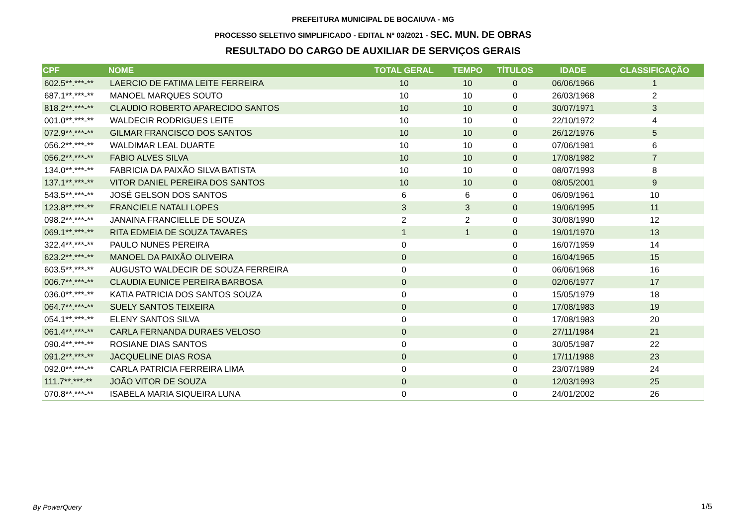PREFEITURA MUNICIPAL DE BOCAIUVA - MG
PROCESSO SELETIVO SIMPLIFICADO - EDITAL Nº 03/2021 - SEC. MUN. DE OBRAS
RESULTADO DO CARGO DE AUXILIAR DE SERVIÇOS GERAIS
| CPF | NOME | TOTAL GERAL | TEMPO | TÍTULOS | IDADE | CLASSIFICAÇÃO |
| --- | --- | --- | --- | --- | --- | --- |
| 602.5**.***-** | LAERCIO DE FATIMA LEITE FERREIRA | 10 | 10 | 0 | 06/06/1966 | 1 |
| 687.1**.***-** | MANOEL MARQUES SOUTO | 10 | 10 | 0 | 26/03/1968 | 2 |
| 818.2**.***-** | CLAUDIO ROBERTO APARECIDO SANTOS | 10 | 10 | 0 | 30/07/1971 | 3 |
| 001.0**.***-** | WALDECIR RODRIGUES LEITE | 10 | 10 | 0 | 22/10/1972 | 4 |
| 072.9**.***-** | GILMAR FRANCISCO DOS SANTOS | 10 | 10 | 0 | 26/12/1976 | 5 |
| 056.2**.***-** | WALDIMAR LEAL DUARTE | 10 | 10 | 0 | 07/06/1981 | 6 |
| 056.2**.***-** | FABIO ALVES SILVA | 10 | 10 | 0 | 17/08/1982 | 7 |
| 134.0**.***-** | FABRICIA DA PAIXÃO SILVA BATISTA | 10 | 10 | 0 | 08/07/1993 | 8 |
| 137.1**.***-** | VITOR DANIEL PEREIRA DOS SANTOS | 10 | 10 | 0 | 08/05/2001 | 9 |
| 543.5**.***-** | JOSÉ GELSON DOS SANTOS | 6 | 6 | 0 | 06/09/1961 | 10 |
| 123.8**.***-** | FRANCIELE NATALI LOPES | 3 | 3 | 0 | 19/06/1995 | 11 |
| 098.2**.***-** | JANAINA FRANCIELLE DE SOUZA | 2 | 2 | 0 | 30/08/1990 | 12 |
| 069.1**.***-** | RITA EDMEIA DE SOUZA TAVARES | 1 | 1 | 0 | 19/01/1970 | 13 |
| 322.4**.***-** | PAULO NUNES PEREIRA | 0 | | 0 | 16/07/1959 | 14 |
| 623.2**.***-** | MANOEL DA PAIXÃO OLIVEIRA | 0 | | 0 | 16/04/1965 | 15 |
| 603.5**.***-** | AUGUSTO WALDECIR DE SOUZA FERREIRA | 0 | | 0 | 06/06/1968 | 16 |
| 006.7**.***-** | CLAUDIA EUNICE PEREIRA BARBOSA | 0 | | 0 | 02/06/1977 | 17 |
| 036.0**.***-** | KATIA PATRICIA DOS SANTOS SOUZA | 0 | | 0 | 15/05/1979 | 18 |
| 064.7**.***-** | SUELY SANTOS TEIXEIRA | 0 | | 0 | 17/08/1983 | 19 |
| 054.1**.***-** | ELENY SANTOS SILVA | 0 | | 0 | 17/08/1983 | 20 |
| 061.4**.***-** | CARLA FERNANDA DURAES VELOSO | 0 | | 0 | 27/11/1984 | 21 |
| 090.4**.***-** | ROSIANE DIAS SANTOS | 0 | | 0 | 30/05/1987 | 22 |
| 091.2**.***-** | JACQUELINE DIAS ROSA | 0 | | 0 | 17/11/1988 | 23 |
| 092.0**.***-** | CARLA PATRICIA FERREIRA LIMA | 0 | | 0 | 23/07/1989 | 24 |
| 111.7**.***-** | JOÃO VITOR DE SOUZA | 0 | | 0 | 12/03/1993 | 25 |
| 070.8**.***-** | ISABELA MARIA SIQUEIRA LUNA | 0 | | 0 | 24/01/2002 | 26 |
By PowerQuery 1/5